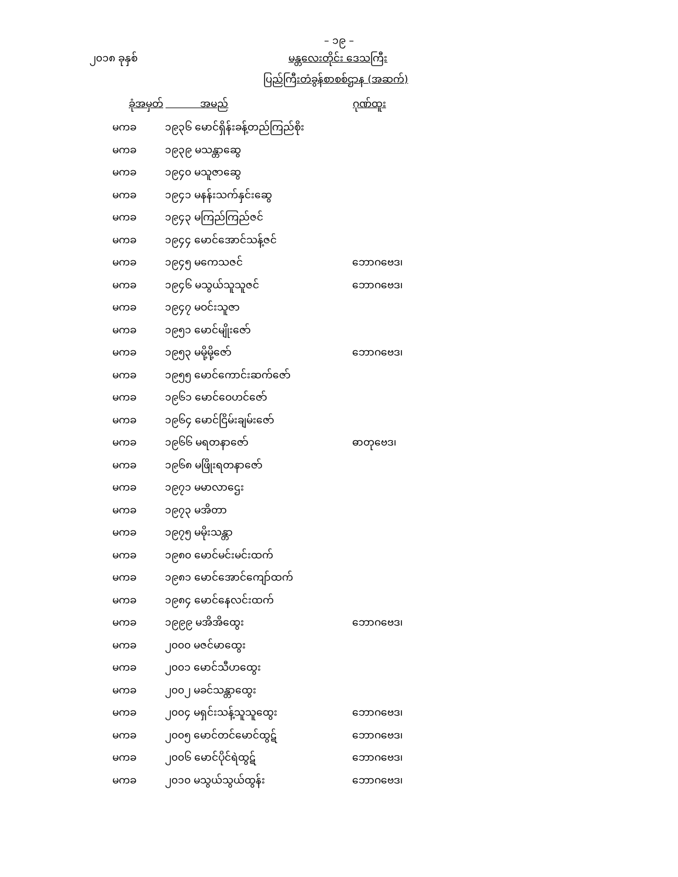– ၁၉ –
၂၀၁၈ ခုနှစ် မန္တလေးတိုင်း ဒေသကြီး
ပြည်ကြီးတံခွန်စာစစ်ဌာန (အဆက်)
| ခုံအမှတ် | အမည် | ဂုဏ်ထူး |
| --- | --- | --- |
| မကခ | ၁၉၃၆ မောင်ရှိန်းခန့်တည်ကြည်စိုး | |
| မကခ | ၁၉၃၉ မသန္တာဆွေ | |
| မကခ | ၁၉၄၀ မသူဇာဆွေ | |
| မကခ | ၁၉၄၁ မနန်းသက်နှင်းဆွေ | |
| မကခ | ၁၉၄၃ မကြည်ကြည်ဇင် | |
| မကခ | ၁၉၄၄ မောင်အောင်သန့်ဇင် | |
| မကခ | ၁၉၄၅ မကေသဇင် | ဘောဂဗေဒ၊ |
| မကခ | ၁၉၄၆ မသွယ်သူသူဇင် | ဘောဂဗေဒ၊ |
| မကခ | ၁၉၄၇ မဝင်းသူဇာ | |
| မကခ | ၁၉၅၁ မောင်မျိုးဇော် | |
| မကခ | ၁၉၅၃ မမို့မို့ဇော် | ဘောဂဗေဒ၊ |
| မကခ | ၁၉၅၅ မောင်ကောင်းဆက်ဇော် | |
| မကခ | ၁၉၆၁ မောင်ဝေဟင်ဇော် | |
| မကခ | ၁၉၆၄ မောင်ငြိမ်းချမ်းဇော် | |
| မကခ | ၁၉၆၆ မရတနာဇော် | ဓာတုဗေဒ၊ |
| မကခ | ၁၉၆၈ မဖြိုးရတနာဇော် | |
| မကခ | ၁၉၇၁ မမာလာဌေး | |
| မကခ | ၁၉၇၃ မအိတာ | |
| မကခ | ၁၉၇၅ မမိုးသန္တာ | |
| မကခ | ၁၉၈၀ မောင်မင်းမင်းထက် | |
| မကခ | ၁၉၈၁ မောင်အောင်ကျော်ထက် | |
| မကခ | ၁၉၈၄ မောင်နေလင်းထက် | |
| မကခ | ၁၉၉၉ မအိအိထွေး | ဘောဂဗေဒ၊ |
| မကခ | ၂၀၀၀ မဇင်မာထွေး | |
| မကခ | ၂၀၀၁ မောင်သီဟထွေး | |
| မကခ | ၂၀၀၂ မခင်သန္တာထွေး | |
| မကခ | ၂၀၀၄ မရှင်းသန့်သူသူထွေး | ဘောဂဗေဒ၊ |
| မကခ | ၂၀၀၅ မောင်တင်မောင်ထွဋ် | ဘောဂဗေဒ၊ |
| မကခ | ၂၀၀၆ မောင်ပိုင်ရဲထွဋ် | ဘောဂဗေဒ၊ |
| မကခ | ၂၀၁၀ မသွယ်သွယ်ထွန်း | ဘောဂဗေဒ၊ |